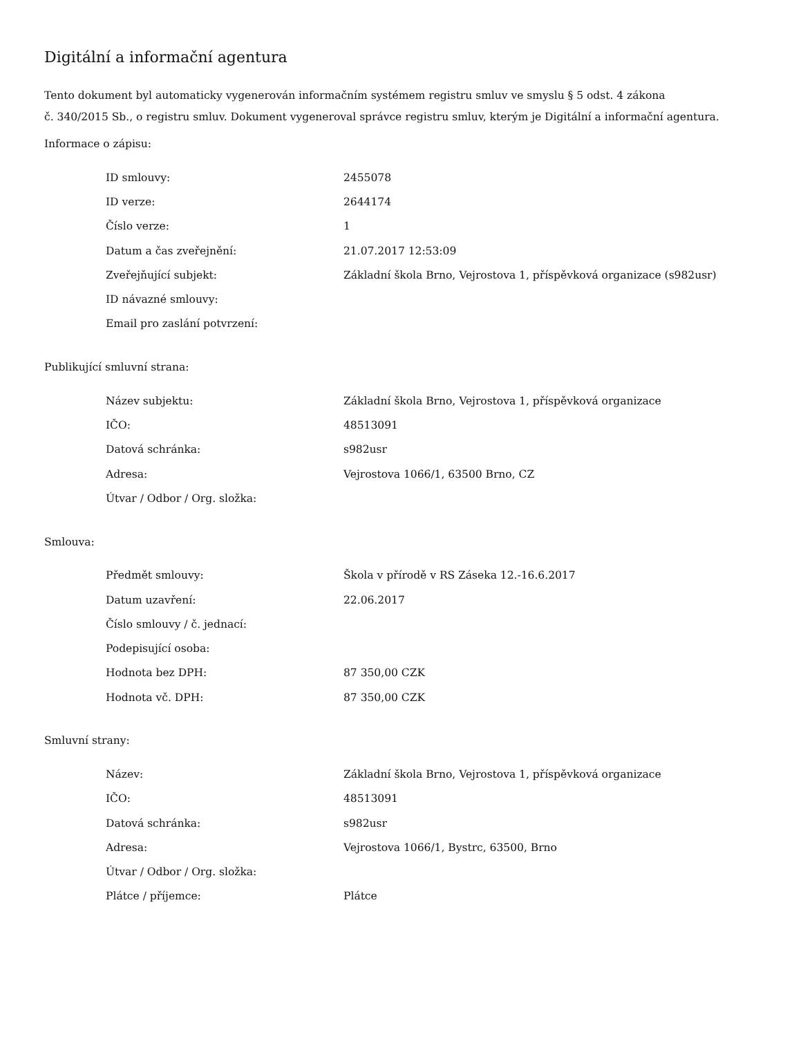Digitální a informační agentura
Tento dokument byl automaticky vygenerován informačním systémem registru smluv ve smyslu § 5 odst. 4 zákona
č. 340/2015 Sb., o registru smluv. Dokument vygeneroval správce registru smluv, kterým je Digitální a informační agentura.
Informace o zápisu:
| ID smlouvy: | 2455078 |
| ID verze: | 2644174 |
| Číslo verze: | 1 |
| Datum a čas zveřejnění: | 21.07.2017 12:53:09 |
| Zveřejňující subjekt: | Základní škola Brno, Vejrostova 1, příspěvková organizace (s982usr) |
| ID návazné smlouvy: | |
| Email pro zaslání potvrzení: | |
Publikující smluvní strana:
| Název subjektu: | Základní škola Brno, Vejrostova 1, příspěvková organizace |
| IČO: | 48513091 |
| Datová schránka: | s982usr |
| Adresa: | Vejrostova 1066/1, 63500 Brno, CZ |
| Útvar / Odbor / Org. složka: | |
Smlouva:
| Předmět smlouvy: | Škola v přírodě v RS Záseka 12.-16.6.2017 |
| Datum uzavření: | 22.06.2017 |
| Číslo smlouvy / č. jednací: | |
| Podepisující osoba: | |
| Hodnota bez DPH: | 87 350,00 CZK |
| Hodnota vč. DPH: | 87 350,00 CZK |
Smluvní strany:
| Název: | Základní škola Brno, Vejrostova 1, příspěvková organizace |
| IČO: | 48513091 |
| Datová schránka: | s982usr |
| Adresa: | Vejrostova 1066/1, Bystrc, 63500, Brno |
| Útvar / Odbor / Org. složka: | |
| Plátce / příjemce: | Plátce |